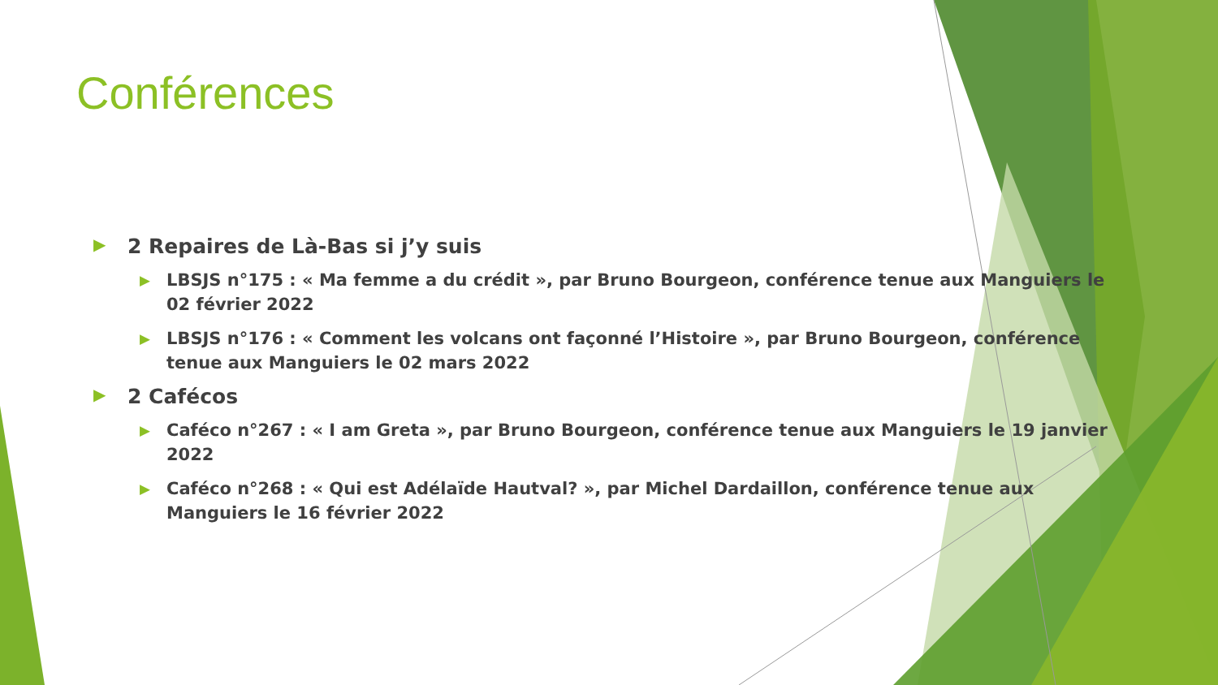Conférences
▶ 2 Repaires de Là-Bas si j’y suis
▶ LBSJS n°175 : « Ma femme a du crédit », par Bruno Bourgeon, conférence tenue aux Manguiers le 02 février 2022
▶ LBSJS n°176 : « Comment les volcans ont façonné l’Histoire », par Bruno Bourgeon, conférence tenue aux Manguiers le 02 mars 2022
▶ 2 Cafécos
▶ Caféco n°267 : « I am Greta », par Bruno Bourgeon, conférence tenue aux Manguiers le 19 janvier 2022
▶ Caféco n°268 : « Qui est Adélaïde Hautval? », par Michel Dardaillon, conférence tenue aux Manguiers le 16 février 2022